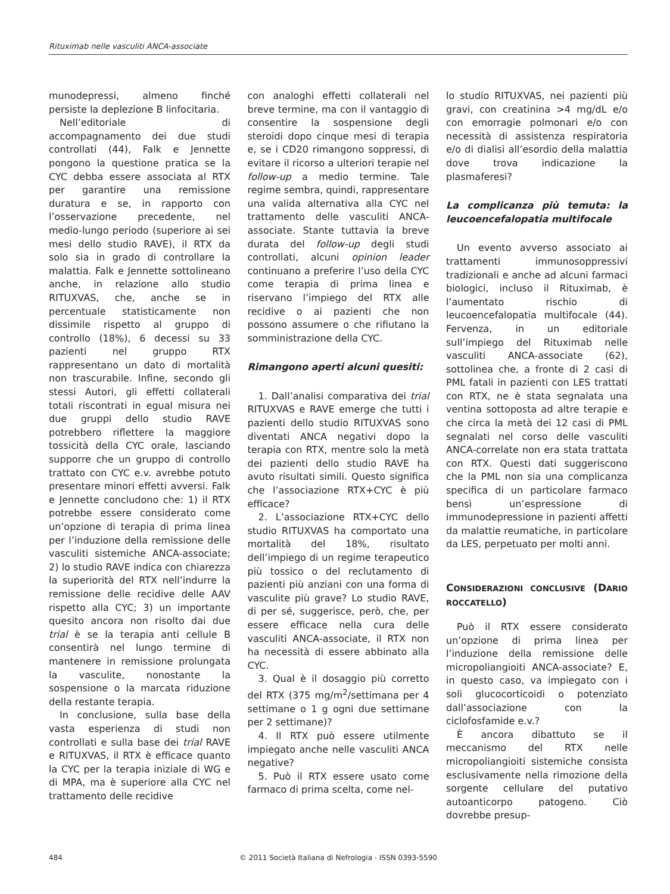Rituximab nelle vasculiti ANCA-associate
munodepressi, almeno finché persiste la deplezione B linfocitaria.
Nell’editoriale di accompagnamento dei due studi controllati (44), Falk e Jennette pongono la questione pratica se la CYC debba essere associata al RTX per garantire una remissione duratura e se, in rapporto con l’osservazione precedente, nel medio-lungo periodo (superiore ai sei mesi dello studio RAVE), il RTX da solo sia in grado di controllare la malattia. Falk e Jennette sottolineano anche, in relazione allo studio RITUXVAS, che, anche se in percentuale statisticamente non dissimile rispetto al gruppo di controllo (18%), 6 decessi su 33 pazienti nel gruppo RTX rappresentano un dato di mortalità non trascurabile. Infine, secondo gli stessi Autori, gli effetti collaterali totali riscontrati in egual misura nei due gruppi dello studio RAVE potrebbero riflettere la maggiore tossicità della CYC orale, lasciando supporre che un gruppo di controllo trattato con CYC e.v. avrebbe potuto presentare minori effetti avversi. Falk e Jennette concludono che: 1) il RTX potrebbe essere considerato come un’opzione di terapia di prima linea per l’induzione della remissione delle vasculiti sistemiche ANCA-associate; 2) lo studio RAVE indica con chiarezza la superiorità del RTX nell’indurre la remissione delle recidive delle AAV rispetto alla CYC; 3) un importante quesito ancora non risolto dai due trial è se la terapia anti cellule B consentirà nel lungo termine di mantenere in remissione prolungata la vasculite, nonostante la sospensione o la marcata riduzione della restante terapia.
In conclusione, sulla base della vasta esperienza di studi non controllati e sulla base dei trial RAVE e RITUXVAS, il RTX è efficace quanto la CYC per la terapia iniziale di WG e di MPA, ma è superiore alla CYC nel trattamento delle recidive
con analoghi effetti collaterali nel breve termine, ma con il vantaggio di consentire la sospensione degli steroidi dopo cinque mesi di terapia e, se i CD20 rimangono soppressi, di evitare il ricorso a ulteriori terapie nel follow-up a medio termine. Tale regime sembra, quindi, rappresentare una valida alternativa alla CYC nel trattamento delle vasculiti ANCA-associate. Stante tuttavia la breve durata del follow-up degli studi controllati, alcuni opinion leader continuano a preferire l’uso della CYC come terapia di prima linea e riservano l’impiego del RTX alle recidive o ai pazienti che non possono assumere o che rifiutano la somministrazione della CYC.
Rimangono aperti alcuni quesiti:
1. Dall’analisi comparativa dei trial RITUXVAS e RAVE emerge che tutti i pazienti dello studio RITUXVAS sono diventati ANCA negativi dopo la terapia con RTX, mentre solo la metà dei pazienti dello studio RAVE ha avuto risultati simili. Questo significa che l’associazione RTX+CYC è più efficace?
2. L’associazione RTX+CYC dello studio RITUXVAS ha comportato una mortalità del 18%, risultato dell’impiego di un regime terapeutico più tossico o del reclutamento di pazienti più anziani con una forma di vasculite più grave? Lo studio RAVE, di per sé, suggerisce, però, che, per essere efficace nella cura delle vasculiti ANCA-associate, il RTX non ha necessità di essere abbinato alla CYC.
3. Qual è il dosaggio più corretto del RTX (375 mg/m<sup>2</sup>/settimana per 4 settimane o 1 g ogni due settimane per 2 settimane)?
4. Il RTX può essere utilmente impiegato anche nelle vasculiti ANCA negative?
5. Può il RTX essere usato come farmaco di prima scelta, come nel-
lo studio RITUXVAS, nei pazienti più gravi, con creatinina >4 mg/dL e/o con emorragie polmonari e/o con necessità di assistenza respiratoria e/o di dialisi all’esordio della malattia dove trova indicazione la plasmaferesi?
La complicanza più temuta: la leucoencefalopatia multifocale
Un evento avverso associato ai trattamenti immunosoppressivi tradizionali e anche ad alcuni farmaci biologici, incluso il Rituximab, è l’aumentato rischio di leucoencefalopatia multifocale (44). Fervenza, in un editoriale sull’impiego del Rituximab nelle vasculiti ANCA-associate (62), sottolinea che, a fronte di 2 casi di PML fatali in pazienti con LES trattati con RTX, ne è stata segnalata una ventina sottoposta ad altre terapie e che circa la metà dei 12 casi di PML segnalati nel corso delle vasculiti ANCA-correlate non era stata trattata con RTX. Questi dati suggeriscono che la PML non sia una complicanza specifica di un particolare farmaco bensì un’espressione di immunodepressione in pazienti affetti da malattie reumatiche, in particolare da LES, perpetuato per molti anni.
CONSIDERAZIONI CONCLUSIVE (DARIO ROCCATELLO)
Può il RTX essere considerato un’opzione di prima linea per l’induzione della remissione delle micropoliangioiti ANCA-associate? E, in questo caso, va impiegato con i soli glucocorticoidi o potenziato dall’associazione con la ciclofosfamide e.v.?
È ancora dibattuto se il meccanismo del RTX nelle micropoliangioiti sistemiche consista esclusivamente nella rimozione della sorgente cellulare del putativo autoanticorpo patogeno. Ciò dovrebbe presup-
484 © 2011 Società Italiana di Nefrologia - ISSN 0393-5590